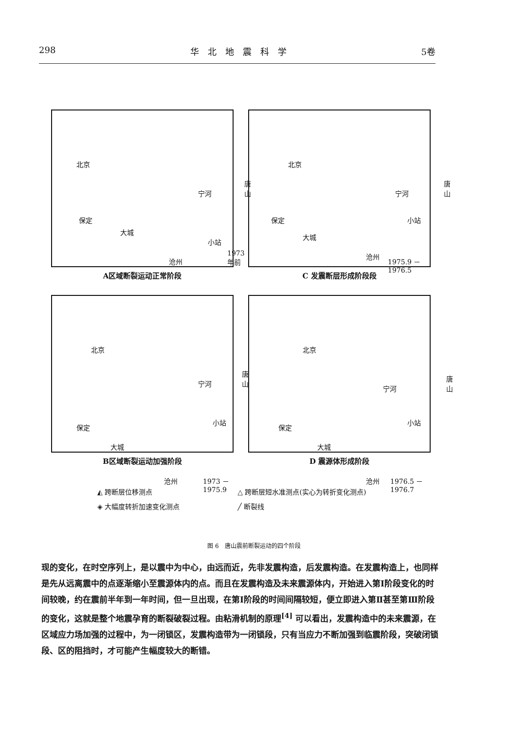298 华　北　地　震　科　学 5卷
北京
保定
大城
沧州
小站
宁河
唐山
1973 年前
A区域断裂运动正常阶段
北京
保定
大城
沧州
小站
宁河
唐山
1975.9 － 1976.5
C 发震断层形成阶段段
北京
保定
大城
沧州
小站
宁河
唐山
1973 －1975.9
B区域断裂运动加强阶段
北京
保定
大城
沧州
小站
宁河
唐山
1976.5 － 1976.7
D 震源体形成阶段
◭ 跨断层位移测点
△ 跨断层短水准测点(实心为转折变化测点)
◈ 大幅度转折加速变化测点
╱ 断裂线
图 6　唐山震前断裂运动的四个阶段
现的变化，在时空序列上，是以震中为中心，由远而近，先非发震构造，后发震构造。在发震构造上，也同样是先从远离震中的点逐渐缩小至震源体内的点。而且在发震构造及未来震源体内，开始进入第Ⅰ阶段变化的时间较晚，约在震前半年到一年时间，但一旦出现，在第Ⅰ阶段的时间间隔较短，便立即进入第Ⅱ甚至第Ⅲ阶段的变化，这就是整个地震孕育的断裂破裂过程。由粘滑机制的原理<sup>[4]</sup> 可以看出，发震构造中的未来震源，在区域应力场加强的过程中，为一闭锁区，发震构造带为一闭锁段，只有当应力不断加强到临震阶段，突破闭锁段、区的阻挡时，才可能产生幅度较大的断错。